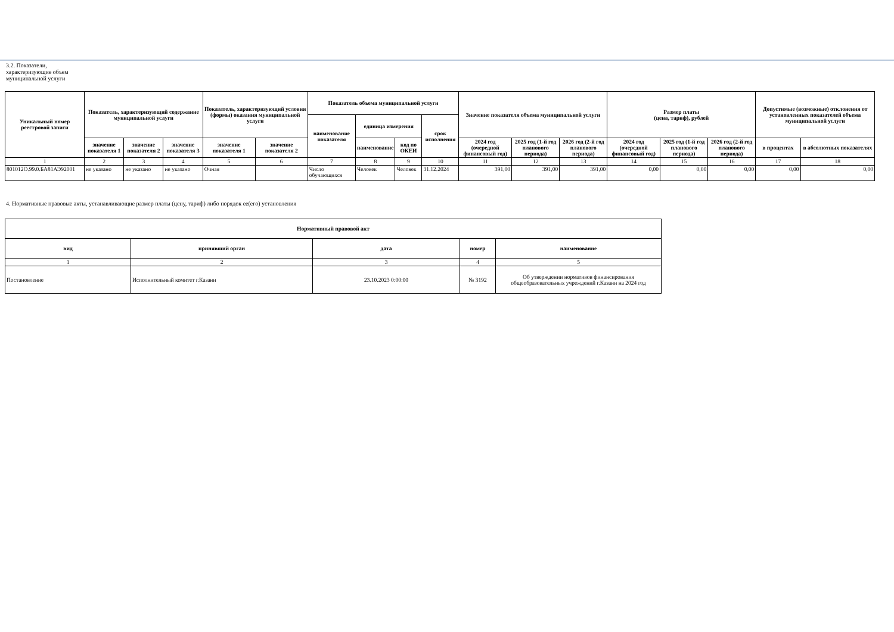3.2. Показатели, характеризующие объем муниципальной услуги
| Уникальный номер реестровой записи | Показатель, характеризующий содержание муниципальной услуги | | | Показатель, характеризующий условия (формы) оказания муниципальной услуги | | Показатель объема муниципальной услуги | | | | Значение показателя объема муниципальной услуги | | | Размер платы (цена, тариф), рублей | | | Допустимые (возможные) отклонения от установленных показателей объема муниципальной услуги | |
| --- | --- | --- | --- | --- | --- | --- | --- | --- | --- | --- | --- | --- | --- | --- | --- | --- | --- |
| | | | | | | наименование показателя | единица измерения | | срок исполнения | | | | | | | | |
| | значение показателя 1 | значение показателя 2 | значение показателя 3 | значение показателя 1 | значение показателя 2 | | наименование | код по ОКЕИ | | 2024 год (очередной финансовый год) | 2025 год (1-й год планового периода) | 2026 год (2-й год планового периода) | 2024 год (очередной финансовый год) | 2025 год (1-й год планового периода) | 2026 год (2-й год планового периода) | в процентах | в абсолютных показателях |
| 1 | 2 | 3 | 4 | 5 | 6 | 7 | 8 | 9 | 10 | 11 | 12 | 13 | 14 | 15 | 16 | 17 | 18 |
| 801012О.99.0.БА81АЭ92001 | не указано | не указано | не указано | Очная | | Число обучающихся | Человек | Человек | 31.12.2024 | 391,00 | 391,00 | 391,00 | 0,00 | 0,00 | 0,00 | 0,00 | 0,00 |
4. Нормативные правовые акты, устанавливающие размер платы (цену, тариф) либо порядок ее(его) установления
| Нормативный правовой акт | | | | |
| --- | --- | --- | --- | --- |
| вид | принявший орган | дата | номер | наименование |
| 1 | 2 | 3 | 4 | 5 |
| Постановление | Исполнительный комитет г.Казани | 23.10.2023 0:00:00 | № 3192 | Об утверждении нормативов финансирования общеобразовательных учреждений г.Казани на 2024 год |